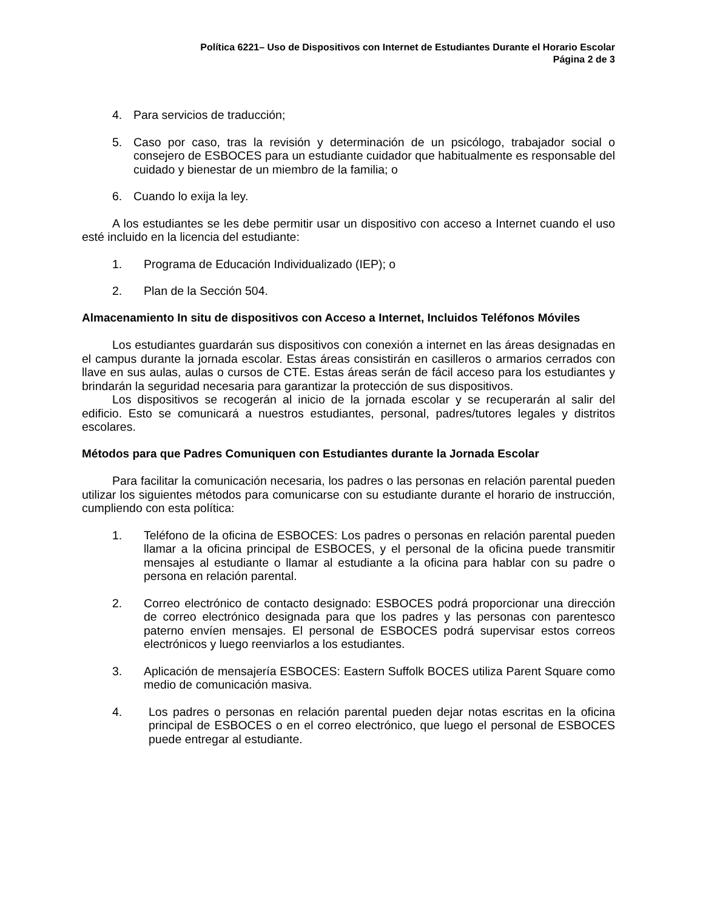Política 6221– Uso de Dispositivos con Internet de Estudiantes Durante el Horario Escolar
Página 2 de 3
4. Para servicios de traducción;
5. Caso por caso, tras la revisión y determinación de un psicólogo, trabajador social o consejero de ESBOCES para un estudiante cuidador que habitualmente es responsable del cuidado y bienestar de un miembro de la familia; o
6. Cuando lo exija la ley.
A los estudiantes se les debe permitir usar un dispositivo con acceso a Internet cuando el uso esté incluido en la licencia del estudiante:
1. Programa de Educación Individualizado (IEP); o
2. Plan de la Sección 504.
Almacenamiento In situ de dispositivos con Acceso a Internet, Incluidos Teléfonos Móviles
Los estudiantes guardarán sus dispositivos con conexión a internet en las áreas designadas en el campus durante la jornada escolar. Estas áreas consistirán en casilleros o armarios cerrados con llave en sus aulas, aulas o cursos de CTE. Estas áreas serán de fácil acceso para los estudiantes y brindarán la seguridad necesaria para garantizar la protección de sus dispositivos.
Los dispositivos se recogerán al inicio de la jornada escolar y se recuperarán al salir del edificio. Esto se comunicará a nuestros estudiantes, personal, padres/tutores legales y distritos escolares.
Métodos para que Padres Comuniquen con Estudiantes durante la Jornada Escolar
Para facilitar la comunicación necesaria, los padres o las personas en relación parental pueden utilizar los siguientes métodos para comunicarse con su estudiante durante el horario de instrucción, cumpliendo con esta política:
1. Teléfono de la oficina de ESBOCES: Los padres o personas en relación parental pueden llamar a la oficina principal de ESBOCES, y el personal de la oficina puede transmitir mensajes al estudiante o llamar al estudiante a la oficina para hablar con su padre o persona en relación parental.
2. Correo electrónico de contacto designado: ESBOCES podrá proporcionar una dirección de correo electrónico designada para que los padres y las personas con parentesco paterno envíen mensajes. El personal de ESBOCES podrá supervisar estos correos electrónicos y luego reenviarlos a los estudiantes.
3. Aplicación de mensajería ESBOCES: Eastern Suffolk BOCES utiliza Parent Square como medio de comunicación masiva.
4. Los padres o personas en relación parental pueden dejar notas escritas en la oficina principal de ESBOCES o en el correo electrónico, que luego el personal de ESBOCES puede entregar al estudiante.